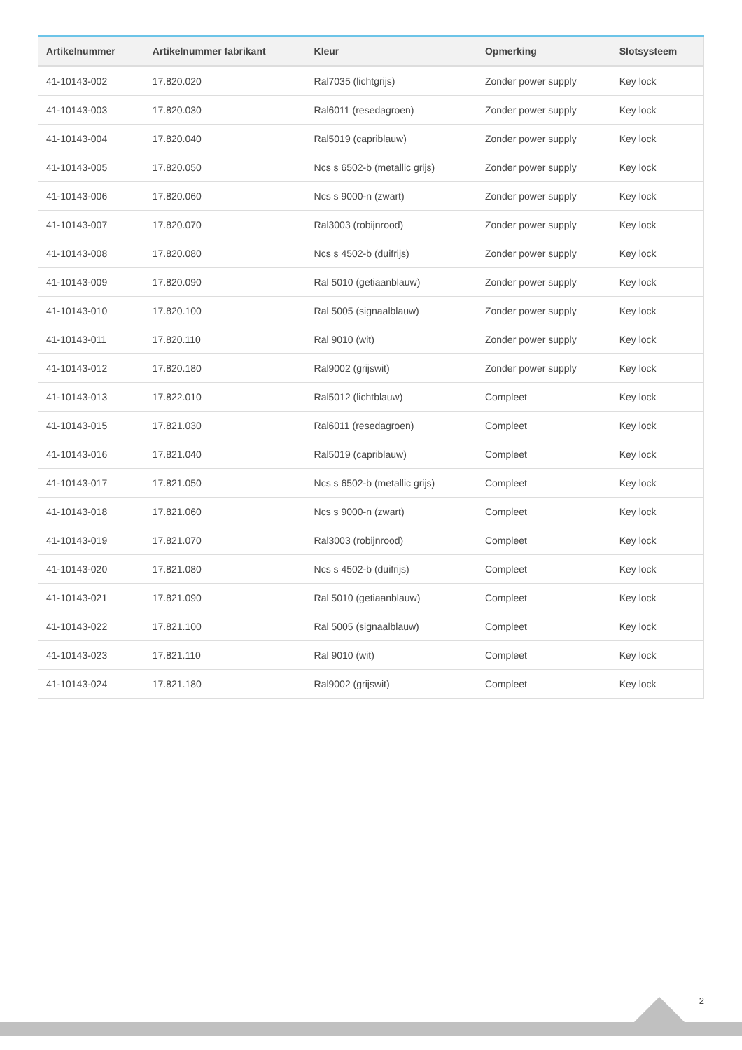| Artikelnummer | Artikelnummer fabrikant | Kleur | Opmerking | Slotsysteem |
| --- | --- | --- | --- | --- |
| 41-10143-002 | 17.820.020 | Ral7035 (lichtgrijs) | Zonder power supply | Key lock |
| 41-10143-003 | 17.820.030 | Ral6011 (resedagroen) | Zonder power supply | Key lock |
| 41-10143-004 | 17.820.040 | Ral5019 (capriblauw) | Zonder power supply | Key lock |
| 41-10143-005 | 17.820.050 | Ncs s 6502-b (metallic grijs) | Zonder power supply | Key lock |
| 41-10143-006 | 17.820.060 | Ncs s 9000-n (zwart) | Zonder power supply | Key lock |
| 41-10143-007 | 17.820.070 | Ral3003 (robijnrood) | Zonder power supply | Key lock |
| 41-10143-008 | 17.820.080 | Ncs s 4502-b (duifrijs) | Zonder power supply | Key lock |
| 41-10143-009 | 17.820.090 | Ral 5010 (getiaanblauw) | Zonder power supply | Key lock |
| 41-10143-010 | 17.820.100 | Ral 5005 (signaalblauw) | Zonder power supply | Key lock |
| 41-10143-011 | 17.820.110 | Ral 9010 (wit) | Zonder power supply | Key lock |
| 41-10143-012 | 17.820.180 | Ral9002 (grijswit) | Zonder power supply | Key lock |
| 41-10143-013 | 17.822.010 | Ral5012 (lichtblauw) | Compleet | Key lock |
| 41-10143-015 | 17.821.030 | Ral6011 (resedagroen) | Compleet | Key lock |
| 41-10143-016 | 17.821.040 | Ral5019 (capriblauw) | Compleet | Key lock |
| 41-10143-017 | 17.821.050 | Ncs s 6502-b (metallic grijs) | Compleet | Key lock |
| 41-10143-018 | 17.821.060 | Ncs s 9000-n (zwart) | Compleet | Key lock |
| 41-10143-019 | 17.821.070 | Ral3003 (robijnrood) | Compleet | Key lock |
| 41-10143-020 | 17.821.080 | Ncs s 4502-b (duifrijs) | Compleet | Key lock |
| 41-10143-021 | 17.821.090 | Ral 5010 (getiaanblauw) | Compleet | Key lock |
| 41-10143-022 | 17.821.100 | Ral 5005 (signaalblauw) | Compleet | Key lock |
| 41-10143-023 | 17.821.110 | Ral 9010 (wit) | Compleet | Key lock |
| 41-10143-024 | 17.821.180 | Ral9002 (grijswit) | Compleet | Key lock |
2